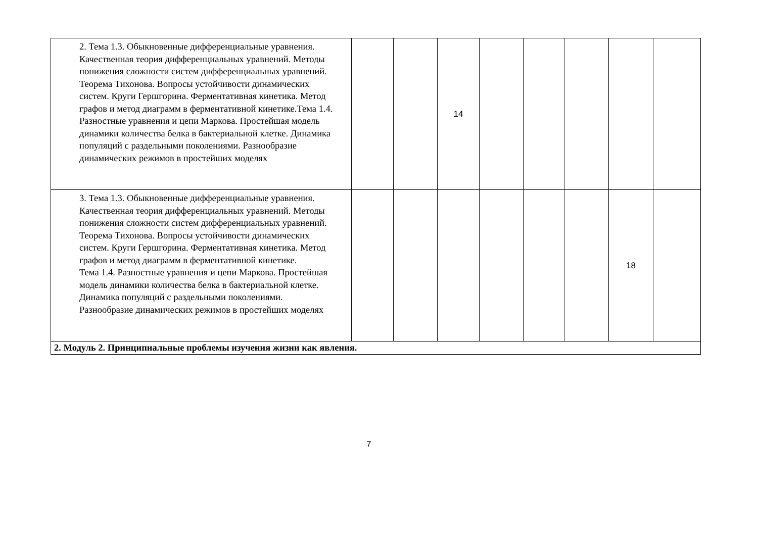| 2. Тема 1.3. Обыкновенные дифференциальные уравнения. Качественная теория дифференциальных уравнений. Методы понижения сложности систем дифференциальных уравнений. Теорема Тихонова. Вопросы устойчивости динамических систем. Круги Гершгорина. Ферментативная кинетика. Метод графов и метод диаграмм в ферментативной кинетике.Тема 1.4. Разностные уравнения и цепи Маркова. Простейшая модель динамики количества белка в бактериальной клетке. Динамика популяций с раздельными поколениями. Разнообразие динамических режимов в простейших моделях | | | 14 | | | | | |
| 3. Тема 1.3. Обыкновенные дифференциальные уравнения. Качественная теория дифференциальных уравнений. Методы понижения сложности систем дифференциальных уравнений. Теорема Тихонова. Вопросы устойчивости динамических систем. Круги Гершгорина. Ферментативная кинетика. Метод графов и метод диаграмм в ферментативной кинетике. Тема 1.4. Разностные уравнения и цепи Маркова. Простейшая модель динамики количества белка в бактериальной клетке. Динамика популяций с раздельными поколениями. Разнообразие динамических режимов в простейших моделях | | | | | | | 18 | |
| 2. Модуль 2. Принципиальные проблемы изучения жизни как явления. | | | | | | | | |
7